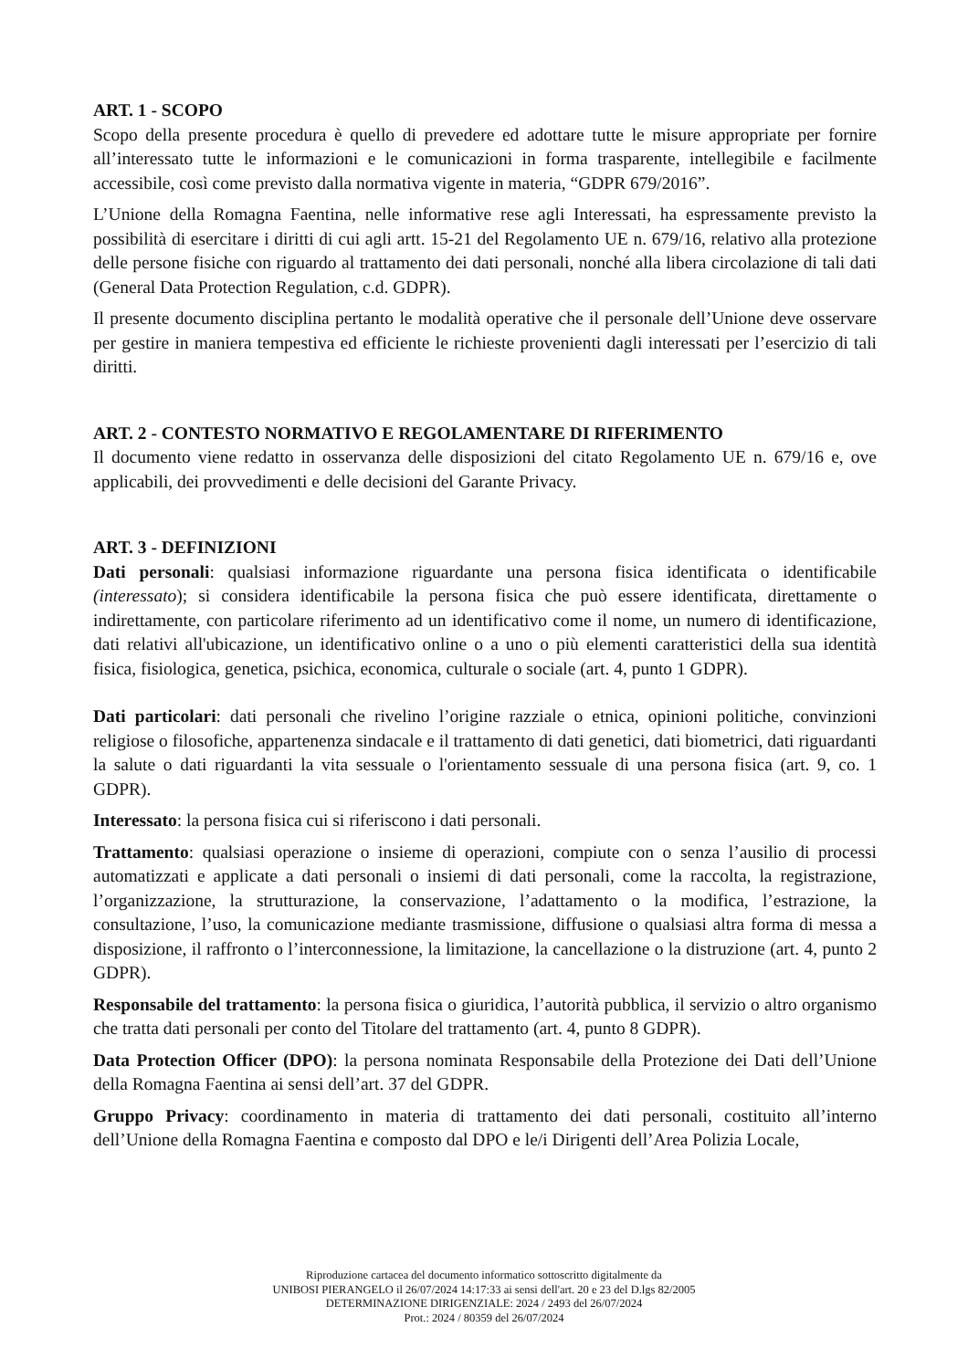ART. 1 - SCOPO
Scopo della presente procedura è quello di prevedere ed adottare tutte le misure appropriate per fornire all’interessato tutte le informazioni e le comunicazioni in forma trasparente, intellegibile e facilmente accessibile, così come previsto dalla normativa vigente in materia, “GDPR 679/2016”.
L’Unione della Romagna Faentina, nelle informative rese agli Interessati, ha espressamente previsto la possibilità di esercitare i diritti di cui agli artt. 15-21 del Regolamento UE n. 679/16, relativo alla protezione delle persone fisiche con riguardo al trattamento dei dati personali, nonché alla libera circolazione di tali dati (General Data Protection Regulation, c.d. GDPR).
Il presente documento disciplina pertanto le modalità operative che il personale dell’Unione deve osservare per gestire in maniera tempestiva ed efficiente le richieste provenienti dagli interessati per l’esercizio di tali diritti.
ART. 2 - CONTESTO NORMATIVO E REGOLAMENTARE DI RIFERIMENTO
Il documento viene redatto in osservanza delle disposizioni del citato Regolamento UE n. 679/16 e, ove applicabili, dei provvedimenti e delle decisioni del Garante Privacy.
ART. 3 - DEFINIZIONI
Dati personali: qualsiasi informazione riguardante una persona fisica identificata o identificabile (interessato); si considera identificabile la persona fisica che può essere identificata, direttamente o indirettamente, con particolare riferimento ad un identificativo come il nome, un numero di identificazione, dati relativi all'ubicazione, un identificativo online o a uno o più elementi caratteristici della sua identità fisica, fisiologica, genetica, psichica, economica, culturale o sociale (art. 4, punto 1 GDPR).
Dati particolari: dati personali che rivelino l’origine razziale o etnica, opinioni politiche, convinzioni religiose o filosofiche, appartenenza sindacale e il trattamento di dati genetici, dati biometrici, dati riguardanti la salute o dati riguardanti la vita sessuale o l'orientamento sessuale di una persona fisica (art. 9, co. 1 GDPR).
Interessato: la persona fisica cui si riferiscono i dati personali.
Trattamento: qualsiasi operazione o insieme di operazioni, compiute con o senza l’ausilio di processi automatizzati e applicate a dati personali o insiemi di dati personali, come la raccolta, la registrazione, l’organizzazione, la strutturazione, la conservazione, l’adattamento o la modifica, l’estrazione, la consultazione, l’uso, la comunicazione mediante trasmissione, diffusione o qualsiasi altra forma di messa a disposizione, il raffronto o l’interconnessione, la limitazione, la cancellazione o la distruzione (art. 4, punto 2 GDPR).
Responsabile del trattamento: la persona fisica o giuridica, l’autorità pubblica, il servizio o altro organismo che tratta dati personali per conto del Titolare del trattamento (art. 4, punto 8 GDPR).
Data Protection Officer (DPO): la persona nominata Responsabile della Protezione dei Dati dell’Unione della Romagna Faentina ai sensi dell’art. 37 del GDPR.
Gruppo Privacy: coordinamento in materia di trattamento dei dati personali, costituito all’interno dell’Unione della Romagna Faentina e composto dal DPO e le/i Dirigenti dell’Area Polizia Locale,
Riproduzione cartacea del documento informatico sottoscritto digitalmente da
UNIBOSI PIERANGELO il 26/07/2024 14:17:33 ai sensi dell'art. 20 e 23 del D.lgs 82/2005
DETERMINAZIONE DIRIGENZIALE: 2024 / 2493 del 26/07/2024
Prot.: 2024 / 80359 del 26/07/2024